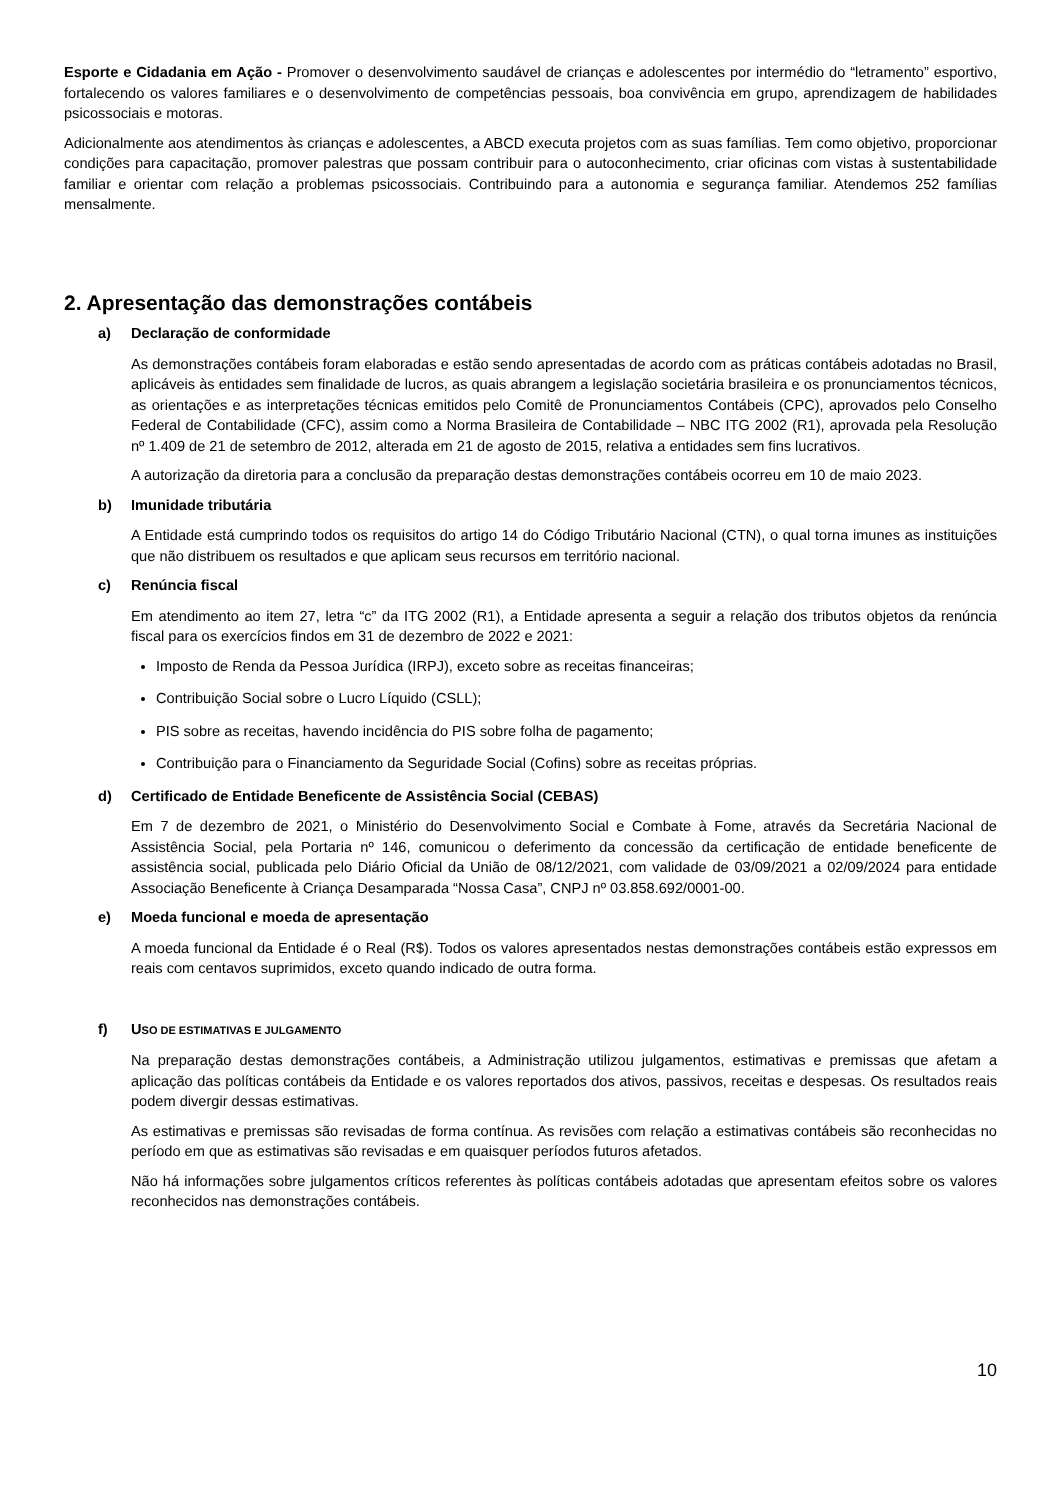Esporte e Cidadania em Ação - Promover o desenvolvimento saudável de crianças e adolescentes por intermédio do “letramento” esportivo, fortalecendo os valores familiares e o desenvolvimento de competências pessoais, boa convivência em grupo, aprendizagem de habilidades psicossociais e motoras.
Adicionalmente aos atendimentos às crianças e adolescentes, a ABCD executa projetos com as suas famílias. Tem como objetivo, proporcionar condições para capacitação, promover palestras que possam contribuir para o autoconhecimento, criar oficinas com vistas à sustentabilidade familiar e orientar com relação a problemas psicossociais. Contribuindo para a autonomia e segurança familiar. Atendemos 252 famílias mensalmente.
2. Apresentação das demonstrações contábeis
a) Declaração de conformidade
As demonstrações contábeis foram elaboradas e estão sendo apresentadas de acordo com as práticas contábeis adotadas no Brasil, aplicáveis às entidades sem finalidade de lucros, as quais abrangem a legislação societária brasileira e os pronunciamentos técnicos, as orientações e as interpretações técnicas emitidos pelo Comitê de Pronunciamentos Contábeis (CPC), aprovados pelo Conselho Federal de Contabilidade (CFC), assim como a Norma Brasileira de Contabilidade – NBC ITG 2002 (R1), aprovada pela Resolução nº 1.409 de 21 de setembro de 2012, alterada em 21 de agosto de 2015, relativa a entidades sem fins lucrativos.
A autorização da diretoria para a conclusão da preparação destas demonstrações contábeis ocorreu em 10 de maio 2023.
b) Imunidade tributária
A Entidade está cumprindo todos os requisitos do artigo 14 do Código Tributário Nacional (CTN), o qual torna imunes as instituições que não distribuem os resultados e que aplicam seus recursos em território nacional.
c) Renúncia fiscal
Em atendimento ao item 27, letra “c” da ITG 2002 (R1), a Entidade apresenta a seguir a relação dos tributos objetos da renúncia fiscal para os exercícios findos em 31 de dezembro de 2022 e 2021:
Imposto de Renda da Pessoa Jurídica (IRPJ), exceto sobre as receitas financeiras;
Contribuição Social sobre o Lucro Líquido (CSLL);
PIS sobre as receitas, havendo incidência do PIS sobre folha de pagamento;
Contribuição para o Financiamento da Seguridade Social (Cofins) sobre as receitas próprias.
d) Certificado de Entidade Beneficente de Assistência Social (CEBAS)
Em 7 de dezembro de 2021, o Ministério do Desenvolvimento Social e Combate à Fome, através da Secretária Nacional de Assistência Social, pela Portaria nº 146, comunicou o deferimento da concessão da certificação de entidade beneficente de assistência social, publicada pelo Diário Oficial da União de 08/12/2021, com validade de 03/09/2021 a 02/09/2024 para entidade Associação Beneficente à Criança Desamparada “Nossa Casa”, CNPJ nº 03.858.692/0001-00.
e) Moeda funcional e moeda de apresentação
A moeda funcional da Entidade é o Real (R$). Todos os valores apresentados nestas demonstrações contábeis estão expressos em reais com centavos suprimidos, exceto quando indicado de outra forma.
f) U SO DE ESTIMATIVAS E JULGAMENTO
Na preparação destas demonstrações contábeis, a Administração utilizou julgamentos, estimativas e premissas que afetam a aplicação das políticas contábeis da Entidade e os valores reportados dos ativos, passivos, receitas e despesas. Os resultados reais podem divergir dessas estimativas.
As estimativas e premissas são revisadas de forma contínua. As revisões com relação a estimativas contábeis são reconhecidas no período em que as estimativas são revisadas e em quaisquer períodos futuros afetados.
Não há informações sobre julgamentos críticos referentes às políticas contábeis adotadas que apresentam efeitos sobre os valores reconhecidos nas demonstrações contábeis.
10